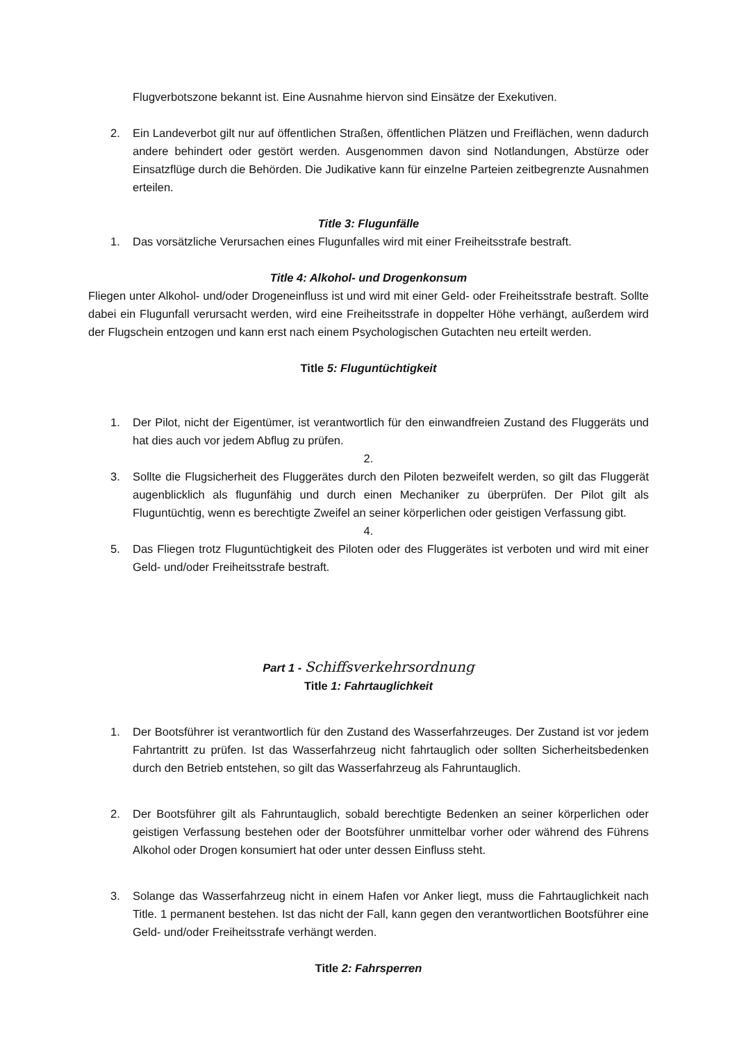Flugverbotszone bekannt ist. Eine Ausnahme hiervon sind Einsätze der Exekutiven.
2. Ein Landeverbot gilt nur auf öffentlichen Straßen, öffentlichen Plätzen und Freiflächen, wenn dadurch andere behindert oder gestört werden. Ausgenommen davon sind Notlandungen, Abstürze oder Einsatzflüge durch die Behörden. Die Judikative kann für einzelne Parteien zeitbegrenzte Ausnahmen erteilen.
Title 3: Flugunfälle
1. Das vorsätzliche Verursachen eines Flugunfalles wird mit einer Freiheitsstrafe bestraft.
Title 4: Alkohol- und Drogenkonsum
Fliegen unter Alkohol- und/oder Drogeneinfluss ist und wird mit einer Geld- oder Freiheitsstrafe bestraft. Sollte dabei ein Flugunfall verursacht werden, wird eine Freiheitsstrafe in doppelter Höhe verhängt, außerdem wird der Flugschein entzogen und kann erst nach einem Psychologischen Gutachten neu erteilt werden.
Title 5: Fluguntüchtigkeit
1. Der Pilot, nicht der Eigentümer, ist verantwortlich für den einwandfreien Zustand des Fluggeräts und hat dies auch vor jedem Abflug zu prüfen.
2.
3. Sollte die Flugsicherheit des Fluggerätes durch den Piloten bezweifelt werden, so gilt das Fluggerät augenblicklich als flugunfähig und durch einen Mechaniker zu überprüfen. Der Pilot gilt als Fluguntüchtig, wenn es berechtigte Zweifel an seiner körperlichen oder geistigen Verfassung gibt.
4.
5. Das Fliegen trotz Fluguntüchtigkeit des Piloten oder des Fluggerätes ist verboten und wird mit einer Geld- und/oder Freiheitsstrafe bestraft.
Part 1 - Schiffsverkehrsordnung
Title 1: Fahrtauglichkeit
1. Der Bootsführer ist verantwortlich für den Zustand des Wasserfahrzeuges. Der Zustand ist vor jedem Fahrtantritt zu prüfen. Ist das Wasserfahrzeug nicht fahrtauglich oder sollten Sicherheitsbedenken durch den Betrieb entstehen, so gilt das Wasserfahrzeug als Fahruntauglich.
2. Der Bootsführer gilt als Fahruntauglich, sobald berechtigte Bedenken an seiner körperlichen oder geistigen Verfassung bestehen oder der Bootsführer unmittelbar vorher oder während des Führens Alkohol oder Drogen konsumiert hat oder unter dessen Einfluss steht.
3. Solange das Wasserfahrzeug nicht in einem Hafen vor Anker liegt, muss die Fahrtauglichkeit nach Title. 1 permanent bestehen. Ist das nicht der Fall, kann gegen den verantwortlichen Bootsführer eine Geld- und/oder Freiheitsstrafe verhängt werden.
Title 2: Fahrsperren